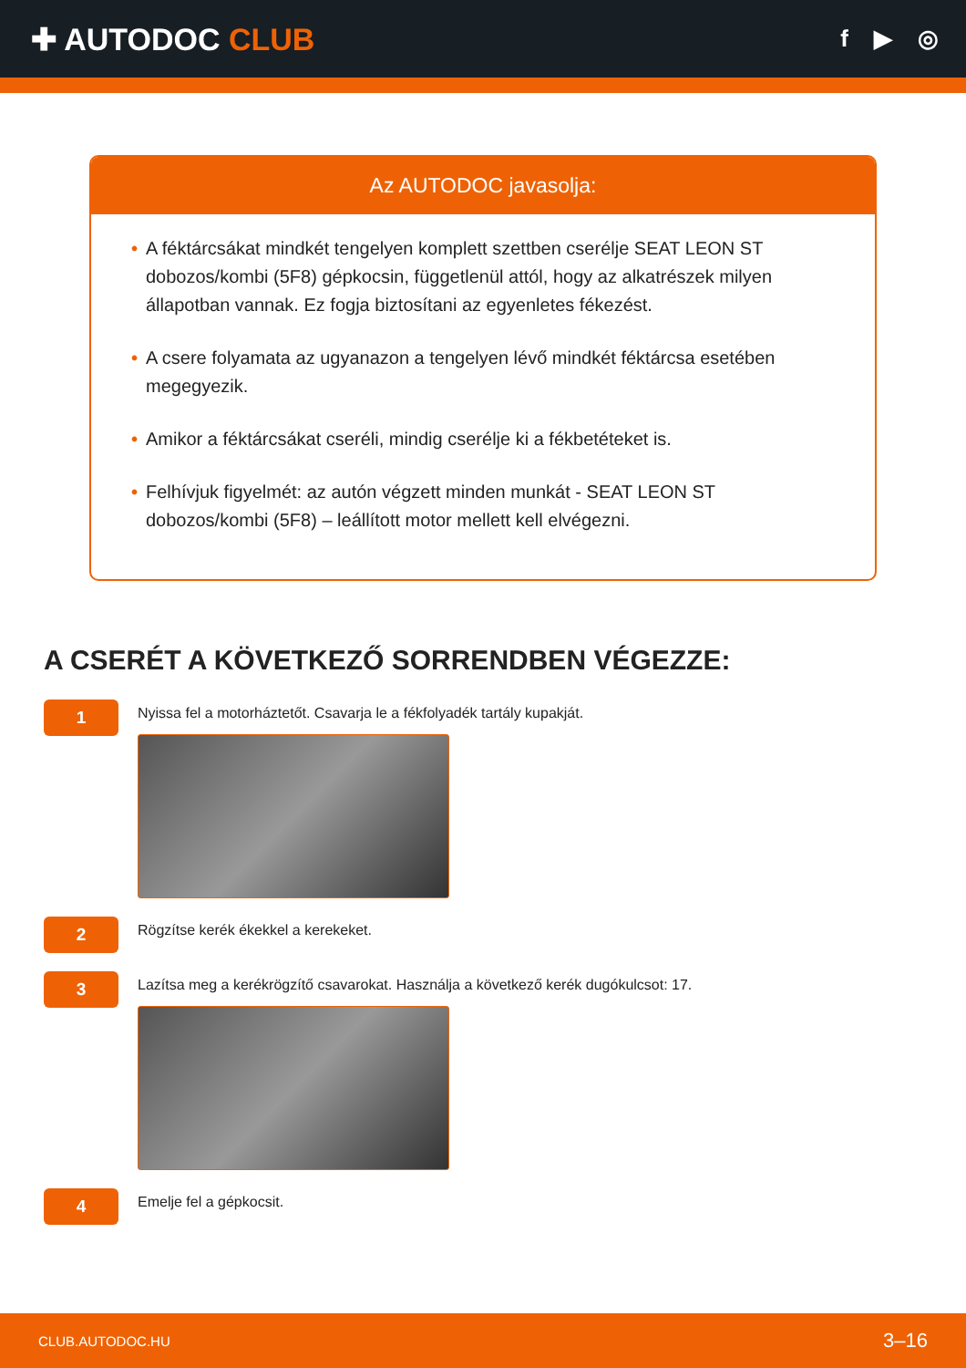✚ AUTODOC CLUB
f ▶ ◎
Az AUTODOC javasolja:
• A féktárcsákat mindkét tengelyen komplett szettben cserélje SEAT LEON ST dobozos/kombi (5F8) gépkocsin, függetlenül attól, hogy az alkatrészek milyen állapotban vannak. Ez fogja biztosítani az egyenletes fékezést.
• A csere folyamata az ugyanazon a tengelyen lévő mindkét féktárcsa esetében megegyezik.
• Amikor a féktárcsákat cseréli, mindig cserélje ki a fékbetéteket is.
• Felhívjuk figyelmét: az autón végzett minden munkát - SEAT LEON ST dobozos/kombi (5F8) – leállított motor mellett kell elvégezni.
A CSERÉT A KÖVETKEZŐ SORRENDBEN VÉGEZZE:
1
Nyissa fel a motorháztetőt. Csavarja le a fékfolyadék tartály kupakját.
2
Rögzítse kerék ékekkel a kerekeket.
3
Lazítsa meg a kerékrögzítő csavarokat. Használja a következő kerék dugókulcsot: 17.
4
Emelje fel a gépkocsit.
CLUB.AUTODOC.HU 3–16